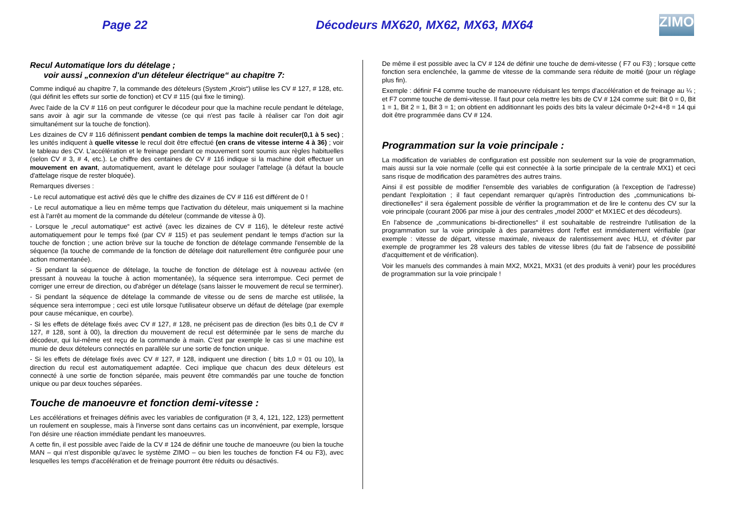Page 22 Décodeurs MX620, MX62, MX63, MX64
ZIMO
Recul Automatique lors du dételage ;
voir aussi „connexion d'un dételeur électrique“ au chapitre 7:
Comme indiqué au chapitre 7, la commande des dételeurs (System „Krois“) utilise les CV # 127, # 128, etc. (qui définit les effets sur sortie de fonction) et CV # 115 (qui fixe le timing).
Avec l'aide de la CV # 116 on peut configurer le décodeur pour que la machine recule pendant le dételage, sans avoir à agir sur la commande de vitesse (ce qui n'est pas facile à réaliser car l'on doit agir simultanément sur la touche de fonction).
Les dizaines de CV # 116 définissent pendant combien de temps la machine doit reculer(0,1 à 5 sec) ; les unités indiquent à quelle vitesse le recul doit être effectué (en crans de vitesse interne 4 à 36) ; voir le tableau des CV. L'accélération et le freinage pendant ce mouvement sont soumis aux règles habituelles (selon CV # 3, # 4, etc.). Le chiffre des centaines de CV # 116 indique si la machine doit effectuer un mouvement en avant, automatiquement, avant le dételage pour soulager l'attelage (à défaut la boucle d'attelage risque de rester bloquée).
Remarques diverses :
- Le recul automatique est activé dès que le chiffre des dizaines de CV # 116 est différent de 0 !
- Le recul automatique a lieu en même temps que l'activation du dételeur, mais uniquement si la machine est à l'arrêt au moment de la commande du dételeur (commande de vitesse à 0).
- Lorsque le „recul automatique“ est activé (avec les dizaines de CV # 116), le dételeur reste activé automatiquement pour le temps fixé (par CV # 115) et pas seulement pendant le temps d'action sur la touche de fonction ; une action brève sur la touche de fonction de dételage commande l'ensemble de la séquence (la touche de commande de la fonction de dételage doit naturellement être configurée pour une action momentanée).
- Si pendant la séquence de dételage, la touche de fonction de dételage est à nouveau activée (en pressant à nouveau la touche à action momentanée), la séquence sera interrompue. Ceci permet de corriger une erreur de direction, ou d'abréger un dételage (sans laisser le mouvement de recul se terminer).
- Si pendant la séquence de dételage la commande de vitesse ou de sens de marche est utilisée, la séquence sera interrompue ; ceci est utile lorsque l'utilisateur observe un défaut de dételage (par exemple pour cause mécanique, en courbe).
- Si les effets de dételage fixés avec CV # 127, # 128, ne précisent pas de direction (les bits 0,1 de CV # 127, # 128, sont à 00), la direction du mouvement de recul est déterminée par le sens de marche du décodeur, qui lui-même est reçu de la commande à main. C'est par exemple le cas si une machine est munie de deux dételeurs connectés en parallèle sur une sortie de fonction unique.
- Si les effets de dételage fixés avec CV # 127, # 128, indiquent une direction ( bits 1,0 = 01 ou 10), la direction du recul est automatiquement adaptée. Ceci implique que chacun des deux dételeurs est connecté à une sortie de fonction séparée, mais peuvent être commandés par une touche de fonction unique ou par deux touches séparées.
Touche de manoeuvre et fonction demi-vitesse :
Les accélérations et freinages définis avec les variables de configuration (# 3, 4, 121, 122, 123) permettent un roulement en souplesse, mais à l'inverse sont dans certains cas un inconvénient, par exemple, lorsque l'on désire une réaction immédiate pendant les manoeuvres.
A cette fin, il est possible avec l'aide de la CV # 124 de définir une touche de manoeuvre (ou bien la touche MAN – qui n'est disponible qu'avec le système ZIMO – ou bien les touches de fonction F4 ou F3), avec lesquelles les temps d'accélération et de freinage pourront être réduits ou désactivés.
De même il est possible avec la CV # 124 de définir une touche de demi-vitesse ( F7 ou F3) ; lorsque cette fonction sera enclenchée, la gamme de vitesse de la commande sera réduite de moitié (pour un réglage plus fin).
Exemple : définir F4 comme touche de manoeuvre réduisant les temps d'accélération et de freinage au ¼ ; et F7 comme touche de demi-vitesse. Il faut pour cela mettre les bits de CV # 124 comme suit: Bit 0 = 0, Bit 1 = 1, Bit 2 = 1, Bit 3 = 1; on obtient en additionnant les poids des bits la valeur décimale 0+2+4+8 = 14 qui doit être programmée dans CV # 124.
Programmation sur la voie principale :
La modification de variables de configuration est possible non seulement sur la voie de programmation, mais aussi sur la voie normale (celle qui est connectée à la sortie principale de la centrale MX1) et ceci sans risque de modification des paramètres des autres trains.
Ainsi il est possible de modifier l'ensemble des variables de configuration (à l'exception de l'adresse) pendant l'exploitation ; il faut cependant remarquer qu'après l'introduction des „communications bi-directionelles“ il sera également possible de vérifier la programmation et de lire le contenu des CV sur la voie principale (courant 2006 par mise à jour des centrales „model 2000“ et MX1EC et des décodeurs).
En l'absence de „communications bi-directionelles“ il est souhaitable de restreindre l'utilisation de la programmation sur la voie principale à des paramètres dont l'effet est immédiatement vérifiable (par exemple : vitesse de départ, vitesse maximale, niveaux de ralentissement avec HLU, et d'éviter par exemple de programmer les 28 valeurs des tables de vitesse libres (du fait de l'absence de possibilité d'acquittement et de vérification).
Voir les manuels des commandes à main MX2, MX21, MX31 (et des produits à venir) pour les procédures de programmation sur la voie principale !